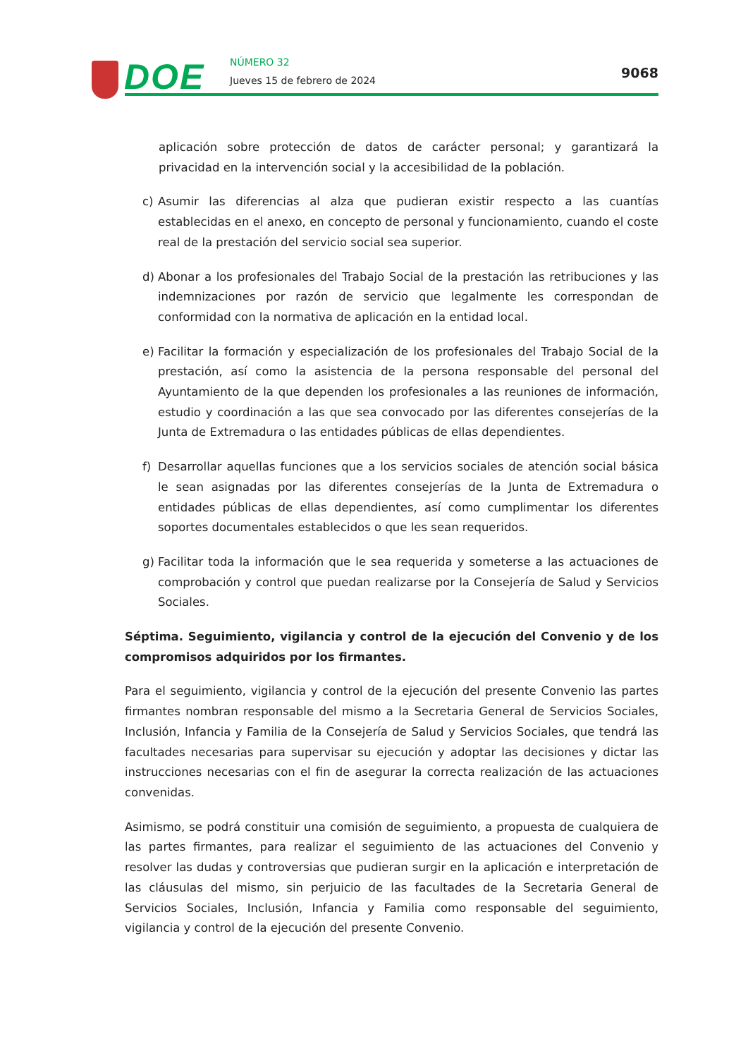DOE NÚMERO 32
Jueves 15 de febrero de 2024 9068
aplicación sobre protección de datos de carácter personal; y garantizará la privacidad en la intervención social y la accesibilidad de la población.
c) Asumir las diferencias al alza que pudieran existir respecto a las cuantías establecidas en el anexo, en concepto de personal y funcionamiento, cuando el coste real de la prestación del servicio social sea superior.
d) Abonar a los profesionales del Trabajo Social de la prestación las retribuciones y las indemnizaciones por razón de servicio que legalmente les correspondan de conformidad con la normativa de aplicación en la entidad local.
e) Facilitar la formación y especialización de los profesionales del Trabajo Social de la prestación, así como la asistencia de la persona responsable del personal del Ayuntamiento de la que dependen los profesionales a las reuniones de información, estudio y coordinación a las que sea convocado por las diferentes consejerías de la Junta de Extremadura o las entidades públicas de ellas dependientes.
f) Desarrollar aquellas funciones que a los servicios sociales de atención social básica le sean asignadas por las diferentes consejerías de la Junta de Extremadura o entidades públicas de ellas dependientes, así como cumplimentar los diferentes soportes documentales establecidos o que les sean requeridos.
g) Facilitar toda la información que le sea requerida y someterse a las actuaciones de comprobación y control que puedan realizarse por la Consejería de Salud y Servicios Sociales.
Séptima. Seguimiento, vigilancia y control de la ejecución del Convenio y de los compromisos adquiridos por los firmantes.
Para el seguimiento, vigilancia y control de la ejecución del presente Convenio las partes firmantes nombran responsable del mismo a la Secretaria General de Servicios Sociales, Inclusión, Infancia y Familia de la Consejería de Salud y Servicios Sociales, que tendrá las facultades necesarias para supervisar su ejecución y adoptar las decisiones y dictar las instrucciones necesarias con el fin de asegurar la correcta realización de las actuaciones convenidas.
Asimismo, se podrá constituir una comisión de seguimiento, a propuesta de cualquiera de las partes firmantes, para realizar el seguimiento de las actuaciones del Convenio y resolver las dudas y controversias que pudieran surgir en la aplicación e interpretación de las cláusulas del mismo, sin perjuicio de las facultades de la Secretaria General de Servicios Sociales, Inclusión, Infancia y Familia como responsable del seguimiento, vigilancia y control de la ejecución del presente Convenio.